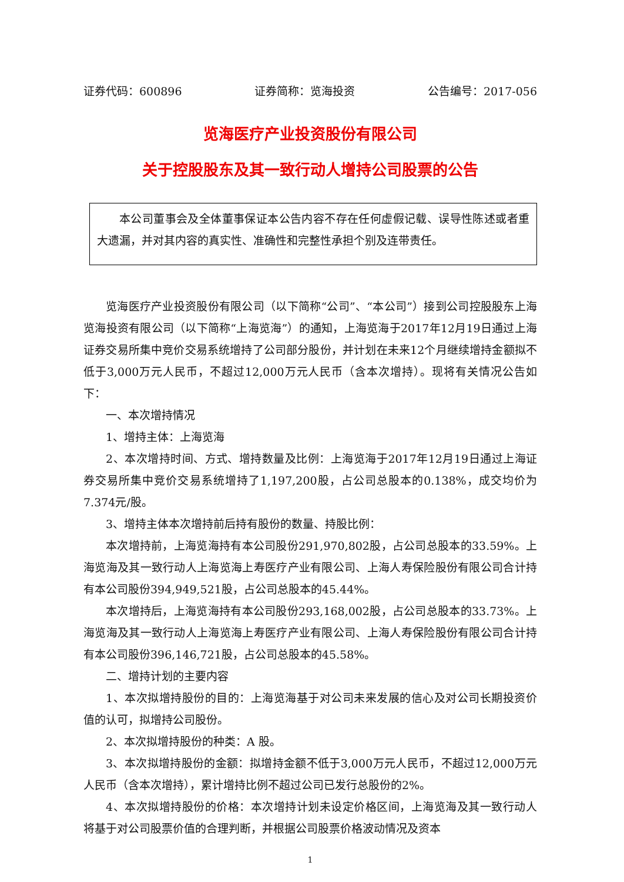证券代码：600896 证券简称：览海投资 公告编号：2017-056
览海医疗产业投资股份有限公司
关于控股股东及其一致行动人增持公司股票的公告
本公司董事会及全体董事保证本公告内容不存在任何虚假记载、误导性陈述或者重大遗漏，并对其内容的真实性、准确性和完整性承担个别及连带责任。
览海医疗产业投资股份有限公司（以下简称“公司”、“本公司”）接到公司控股股东上海览海投资有限公司（以下简称“上海览海”）的通知，上海览海于2017年12月19日通过上海证券交易所集中竞价交易系统增持了公司部分股份，并计划在未来12个月继续增持金额拟不低于3,000万元人民币，不超过12,000万元人民币（含本次增持）。现将有关情况公告如下：
一、本次增持情况
1、增持主体：上海览海
2、本次增持时间、方式、增持数量及比例：上海览海于2017年12月19日通过上海证券交易所集中竞价交易系统增持了1,197,200股，占公司总股本的0.138%，成交均价为7.374元/股。
3、增持主体本次增持前后持有股份的数量、持股比例：
本次增持前，上海览海持有本公司股份291,970,802股，占公司总股本的33.59%。上海览海及其一致行动人上海览海上寿医疗产业有限公司、上海人寿保险股份有限公司合计持有本公司股份394,949,521股，占公司总股本的45.44%。
本次增持后，上海览海持有本公司股份293,168,002股，占公司总股本的33.73%。上海览海及其一致行动人上海览海上寿医疗产业有限公司、上海人寿保险股份有限公司合计持有本公司股份396,146,721股，占公司总股本的45.58%。
二、增持计划的主要内容
1、本次拟增持股份的目的：上海览海基于对公司未来发展的信心及对公司长期投资价值的认可，拟增持公司股份。
2、本次拟增持股份的种类：A 股。
3、本次拟增持股份的金额：拟增持金额不低于3,000万元人民币，不超过12,000万元人民币（含本次增持），累计增持比例不超过公司已发行总股份的2%。
4、本次拟增持股份的价格：本次增持计划未设定价格区间，上海览海及其一致行动人将基于对公司股票价值的合理判断，并根据公司股票价格波动情况及资本
1